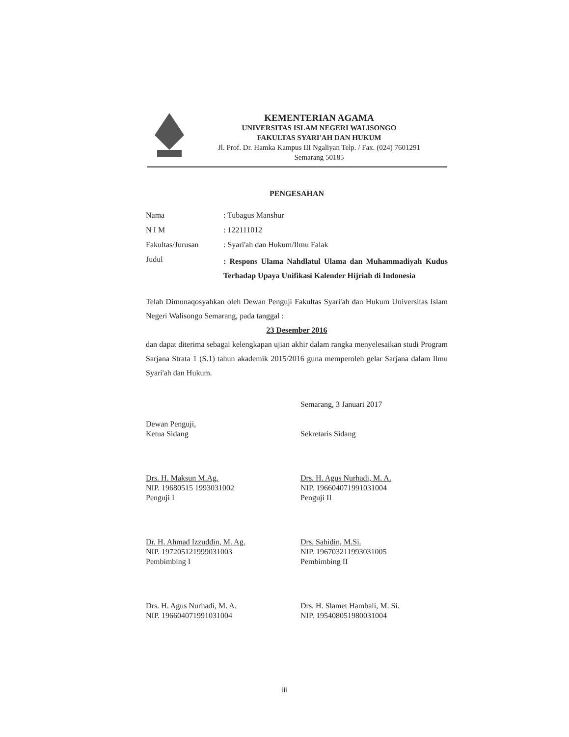KEMENTERIAN AGAMA
UNIVERSITAS ISLAM NEGERI WALISONGO
FAKULTAS SYARI'AH DAN HUKUM
Jl. Prof. Dr. Hamka Kampus III Ngaliyan Telp. / Fax. (024) 7601291
Semarang 50185
PENGESAHAN
| Nama | : Tubagus Manshur |
| N I M | : 122111012 |
| Fakultas/Jurusan | : Syari'ah dan Hukum/Ilmu Falak |
| Judul | : Respons Ulama Nahdlatul Ulama dan Muhammadiyah Kudus Terhadap Upaya Unifikasi Kalender Hijriah di Indonesia |
Telah Dimunaqosyahkan oleh Dewan Penguji Fakultas Syari'ah dan Hukum Universitas Islam Negeri Walisongo Semarang, pada tanggal :
23 Desember 2016
dan dapat diterima sebagai kelengkapan ujian akhir dalam rangka menyelesaikan studi Program Sarjana Strata 1 (S.1) tahun akademik 2015/2016 guna memperoleh gelar Sarjana dalam Ilmu Syari'ah dan Hukum.
Dewan Penguji,
Ketua Sidang
Drs. H. Maksun M.Ag.
NIP. 19680515 1993031002
Penguji I
Dr. H. Ahmad Izzuddin, M. Ag.
NIP. 197205121999031003
Pembimbing I
Drs. H. Agus Nurhadi, M. A.
NIP. 196604071991031004
Semarang, 3 Januari 2017
Sekretaris Sidang
Drs. H. Agus Nurhadi, M. A.
NIP. 196604071991031004
Penguji II
Drs. Sahidin, M.Si.
NIP. 196703211993031005
Pembimbing II
Drs. H. Slamet Hambali, M. Si.
NIP. 195408051980031004
iii